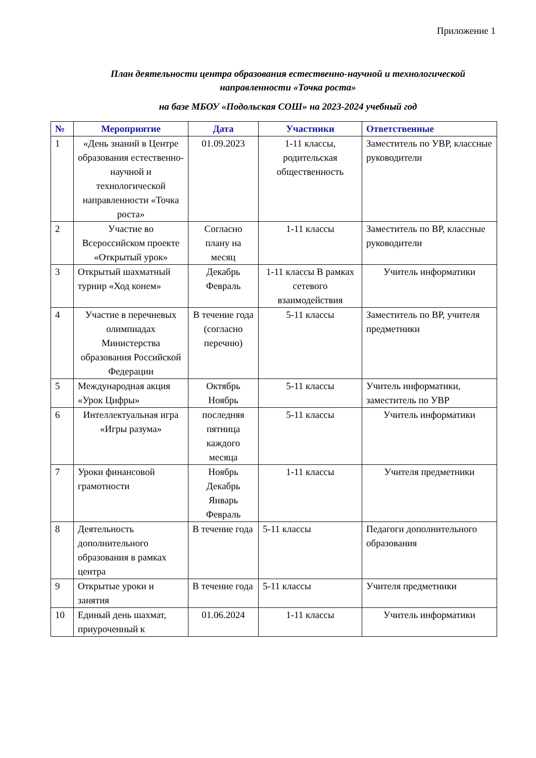Приложение 1
План деятельности центра образования естественно-научной и технологической направленности «Точка роста»
на базе МБОУ «Подольская СОШ» на 2023-2024 учебный год
| № | Мероприятие | Дата | Участники | Ответственные |
| --- | --- | --- | --- | --- |
| 1 | «День знаний в Центре образования естественно-научной и технологической направленности «Точка роста» | 01.09.2023 | 1-11 классы, родительская общественность | Заместитель по УВР, классные руководители |
| 2 | Участие во Всероссийском проекте «Открытый урок» | Согласно плану на месяц | 1-11 классы | Заместитель по ВР, классные руководители |
| 3 | Открытый шахматный турнир «Ход конем» | Декабрь Февраль | 1-11 классы В рамках сетевого взаимодействия | Учитель информатики |
| 4 | Участие в перечневых олимпиадах Министерства образования Российской Федерации | В течение года (согласно перечню) | 5-11 классы | Заместитель по ВР, учителя предметники |
| 5 | Международная акция «Урок Цифры» | Октябрь Ноябрь | 5-11 классы | Учитель информатики, заместитель по УВР |
| 6 | Интеллектуальная игра «Игры разума» | последняя пятница каждого месяца | 5-11 классы | Учитель информатики |
| 7 | Уроки финансовой грамотности | Ноябрь Декабрь Январь Февраль | 1-11 классы | Учителя предметники |
| 8 | Деятельность дополнительного образования в рамках центра | В течение года | 5-11 классы | Педагоги дополнительного образования |
| 9 | Открытые уроки и занятия | В течение года | 5-11 классы | Учителя предметники |
| 10 | Единый день шахмат, приуроченный к | 01.06.2024 | 1-11 классы | Учитель информатики |